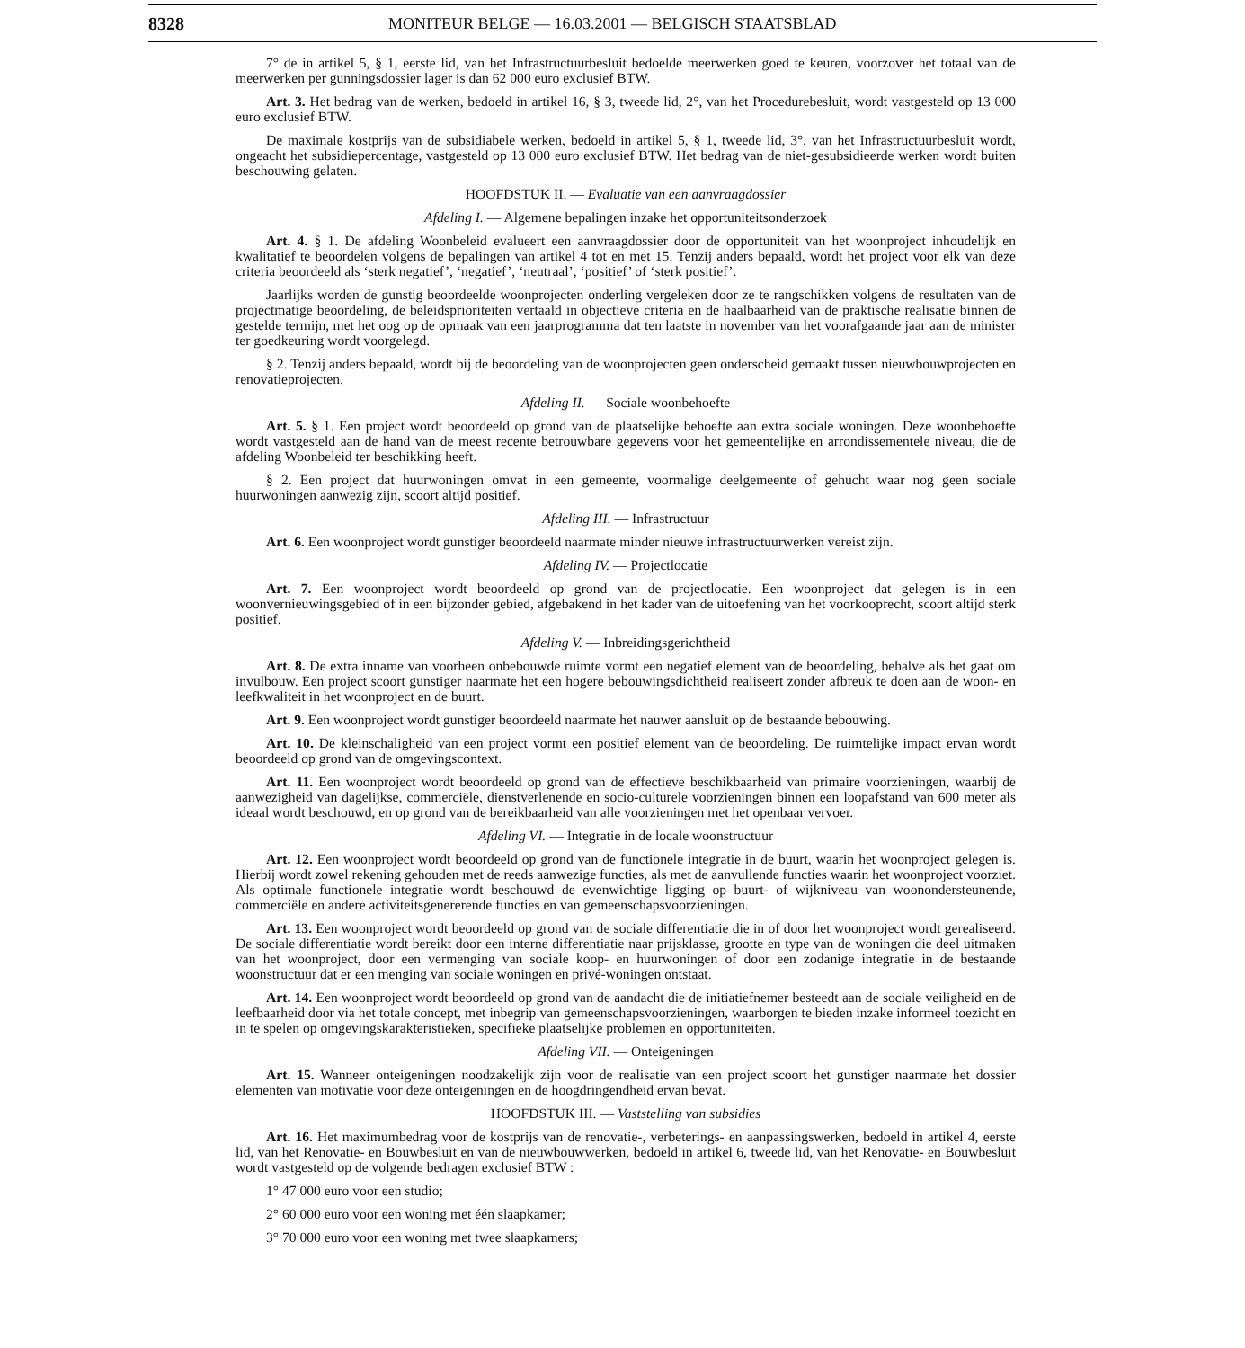8328 MONITEUR BELGE — 16.03.2001 — BELGISCH STAATSBLAD
7° de in artikel 5, § 1, eerste lid, van het Infrastructuurbesluit bedoelde meerwerken goed te keuren, voorzover het totaal van de meerwerken per gunningsdossier lager is dan 62 000 euro exclusief BTW.
Art. 3. Het bedrag van de werken, bedoeld in artikel 16, § 3, tweede lid, 2°, van het Procedurebesluit, wordt vastgesteld op 13 000 euro exclusief BTW.
De maximale kostprijs van de subsidiabele werken, bedoeld in artikel 5, § 1, tweede lid, 3°, van het Infrastructuurbesluit wordt, ongeacht het subsidiepercentage, vastgesteld op 13 000 euro exclusief BTW. Het bedrag van de niet-gesubsidieerde werken wordt buiten beschouwing gelaten.
HOOFDSTUK II. — Evaluatie van een aanvraagdossier
Afdeling I. — Algemene bepalingen inzake het opportuniteitsonderzoek
Art. 4. § 1. De afdeling Woonbeleid evalueert een aanvraagdossier door de opportuniteit van het woonproject inhoudelijk en kwalitatief te beoordelen volgens de bepalingen van artikel 4 tot en met 15. Tenzij anders bepaald, wordt het project voor elk van deze criteria beoordeeld als ‘sterk negatief’, ‘negatief’, ‘neutraal’, ‘positief’ of ‘sterk positief’.
Jaarlijks worden de gunstig beoordeelde woonprojecten onderling vergeleken door ze te rangschikken volgens de resultaten van de projectmatige beoordeling, de beleidsprioriteiten vertaald in objectieve criteria en de haalbaarheid van de praktische realisatie binnen de gestelde termijn, met het oog op de opmaak van een jaarprogramma dat ten laatste in november van het voorafgaande jaar aan de minister ter goedkeuring wordt voorgelegd.
§ 2. Tenzij anders bepaald, wordt bij de beoordeling van de woonprojecten geen onderscheid gemaakt tussen nieuwbouwprojecten en renovatieprojecten.
Afdeling II. — Sociale woonbehoefte
Art. 5. § 1. Een project wordt beoordeeld op grond van de plaatselijke behoefte aan extra sociale woningen. Deze woonbehoefte wordt vastgesteld aan de hand van de meest recente betrouwbare gegevens voor het gemeentelijke en arrondissementele niveau, die de afdeling Woonbeleid ter beschikking heeft.
§ 2. Een project dat huurwoningen omvat in een gemeente, voormalige deelgemeente of gehucht waar nog geen sociale huurwoningen aanwezig zijn, scoort altijd positief.
Afdeling III. — Infrastructuur
Art. 6. Een woonproject wordt gunstiger beoordeeld naarmate minder nieuwe infrastructuurwerken vereist zijn.
Afdeling IV. — Projectlocatie
Art. 7. Een woonproject wordt beoordeeld op grond van de projectlocatie. Een woonproject dat gelegen is in een woonvernieuwingsgebied of in een bijzonder gebied, afgebakend in het kader van de uitoefening van het voorkooprecht, scoort altijd sterk positief.
Afdeling V. — Inbreidingsgerichtheid
Art. 8. De extra inname van voorheen onbebouwde ruimte vormt een negatief element van de beoordeling, behalve als het gaat om invulbouw. Een project scoort gunstiger naarmate het een hogere bebouwingsdichtheid realiseert zonder afbreuk te doen aan de woon- en leefkwaliteit in het woonproject en de buurt.
Art. 9. Een woonproject wordt gunstiger beoordeeld naarmate het nauwer aansluit op de bestaande bebouwing.
Art. 10. De kleinschaligheid van een project vormt een positief element van de beoordeling. De ruimtelijke impact ervan wordt beoordeeld op grond van de omgevingscontext.
Art. 11. Een woonproject wordt beoordeeld op grond van de effectieve beschikbaarheid van primaire voorzieningen, waarbij de aanwezigheid van dagelijkse, commerciële, dienstverlenende en socio-culturele voorzieningen binnen een loopafstand van 600 meter als ideaal wordt beschouwd, en op grond van de bereikbaarheid van alle voorzieningen met het openbaar vervoer.
Afdeling VI. — Integratie in de locale woonstructuur
Art. 12. Een woonproject wordt beoordeeld op grond van de functionele integratie in de buurt, waarin het woonproject gelegen is. Hierbij wordt zowel rekening gehouden met de reeds aanwezige functies, als met de aanvullende functies waarin het woonproject voorziet. Als optimale functionele integratie wordt beschouwd de evenwichtige ligging op buurt- of wijkniveau van woonondersteunende, commerciële en andere activiteitsgenererende functies en van gemeenschapsvoorzieningen.
Art. 13. Een woonproject wordt beoordeeld op grond van de sociale differentiatie die in of door het woonproject wordt gerealiseerd. De sociale differentiatie wordt bereikt door een interne differentiatie naar prijsklasse, grootte en type van de woningen die deel uitmaken van het woonproject, door een vermenging van sociale koop- en huurwoningen of door een zodanige integratie in de bestaande woonstructuur dat er een menging van sociale woningen en privé-woningen ontstaat.
Art. 14. Een woonproject wordt beoordeeld op grond van de aandacht die de initiatiefnemer besteedt aan de sociale veiligheid en de leefbaarheid door via het totale concept, met inbegrip van gemeenschapsvoorzieningen, waarborgen te bieden inzake informeel toezicht en in te spelen op omgevingskarakteristieken, specifieke plaatselijke problemen en opportuniteiten.
Afdeling VII. — Onteigeningen
Art. 15. Wanneer onteigeningen noodzakelijk zijn voor de realisatie van een project scoort het gunstiger naarmate het dossier elementen van motivatie voor deze onteigeningen en de hoogdringendheid ervan bevat.
HOOFDSTUK III. — Vaststelling van subsidies
Art. 16. Het maximumbedrag voor de kostprijs van de renovatie-, verbeterings- en aanpassingswerken, bedoeld in artikel 4, eerste lid, van het Renovatie- en Bouwbesluit en van de nieuwbouwwerken, bedoeld in artikel 6, tweede lid, van het Renovatie- en Bouwbesluit wordt vastgesteld op de volgende bedragen exclusief BTW :
1° 47 000 euro voor een studio;
2° 60 000 euro voor een woning met één slaapkamer;
3° 70 000 euro voor een woning met twee slaapkamers;